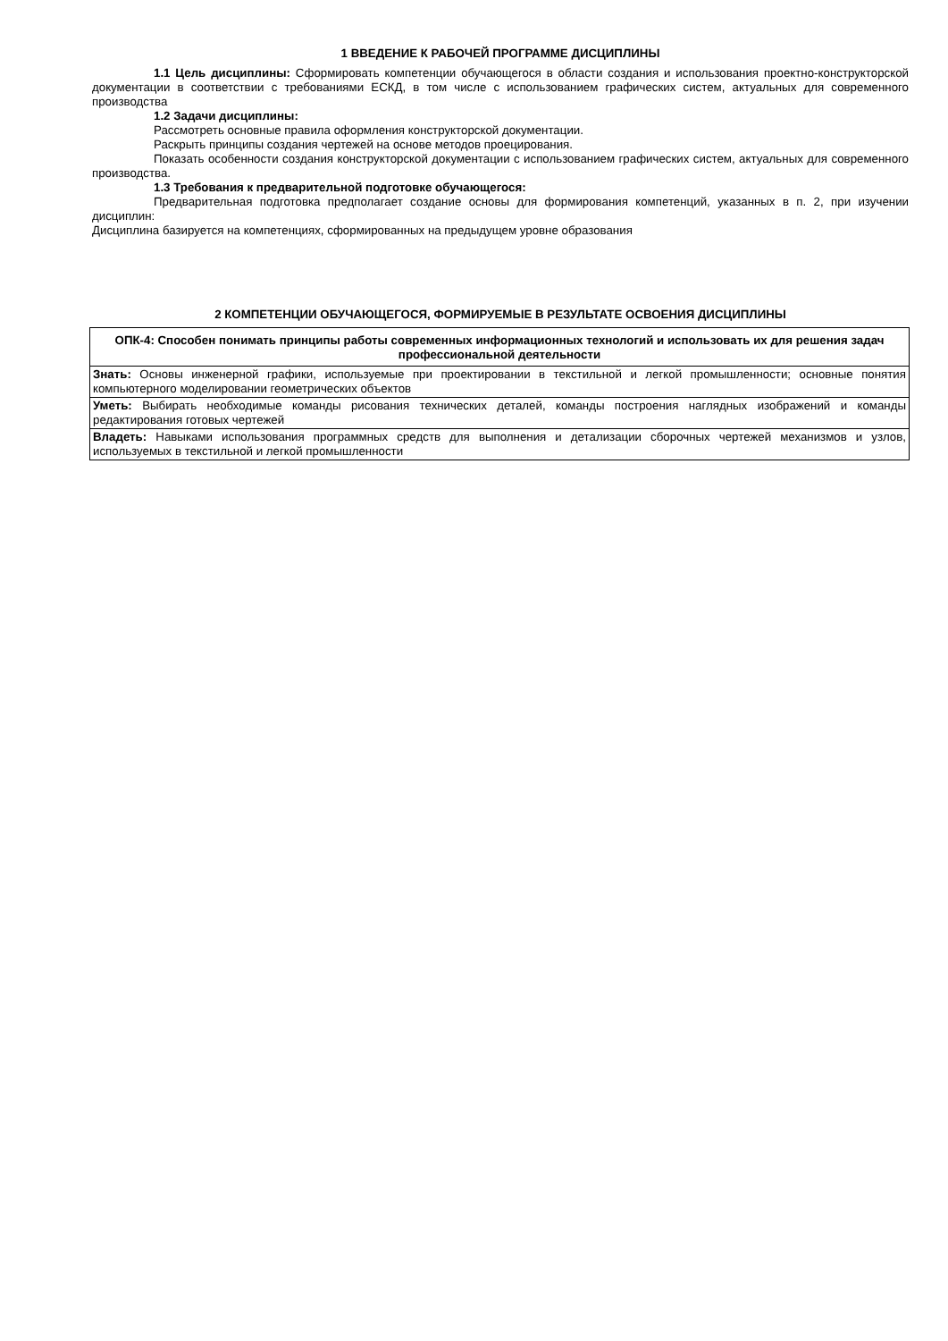1 ВВЕДЕНИЕ К РАБОЧЕЙ ПРОГРАММЕ ДИСЦИПЛИНЫ
1.1 Цель дисциплины: Сформировать компетенции обучающегося в области создания и использования проектно-конструкторской документации в соответствии с требованиями ЕСКД, в том числе с использованием графических систем, актуальных для современного производства
1.2 Задачи дисциплины:
Рассмотреть основные правила оформления конструкторской документации.
Раскрыть принципы создания чертежей на основе методов проецирования.
Показать особенности создания конструкторской документации с использованием графических систем, актуальных для современного производства.
1.3 Требования к предварительной подготовке обучающегося:
Предварительная подготовка предполагает создание основы для формирования компетенций, указанных в п. 2, при изучении дисциплин:
Дисциплина базируется на компетенциях, сформированных на предыдущем уровне образования
2 КОМПЕТЕНЦИИ ОБУЧАЮЩЕГОСЯ, ФОРМИРУЕМЫЕ В РЕЗУЛЬТАТЕ ОСВОЕНИЯ ДИСЦИПЛИНЫ
| ОПК-4: Способен понимать принципы работы современных информационных технологий и использовать их для решения задач профессиональной деятельности |
| Знать: Основы инженерной графики, используемые при проектировании в текстильной и легкой промышленности; основные понятия компьютерного моделировании геометрических объектов |
| Уметь: Выбирать необходимые команды рисования технических деталей, команды построения наглядных изображений и команды редактирования готовых чертежей |
| Владеть: Навыками использования программных средств для выполнения и детализации сборочных чертежей механизмов и узлов, используемых в текстильной и легкой промышленности |